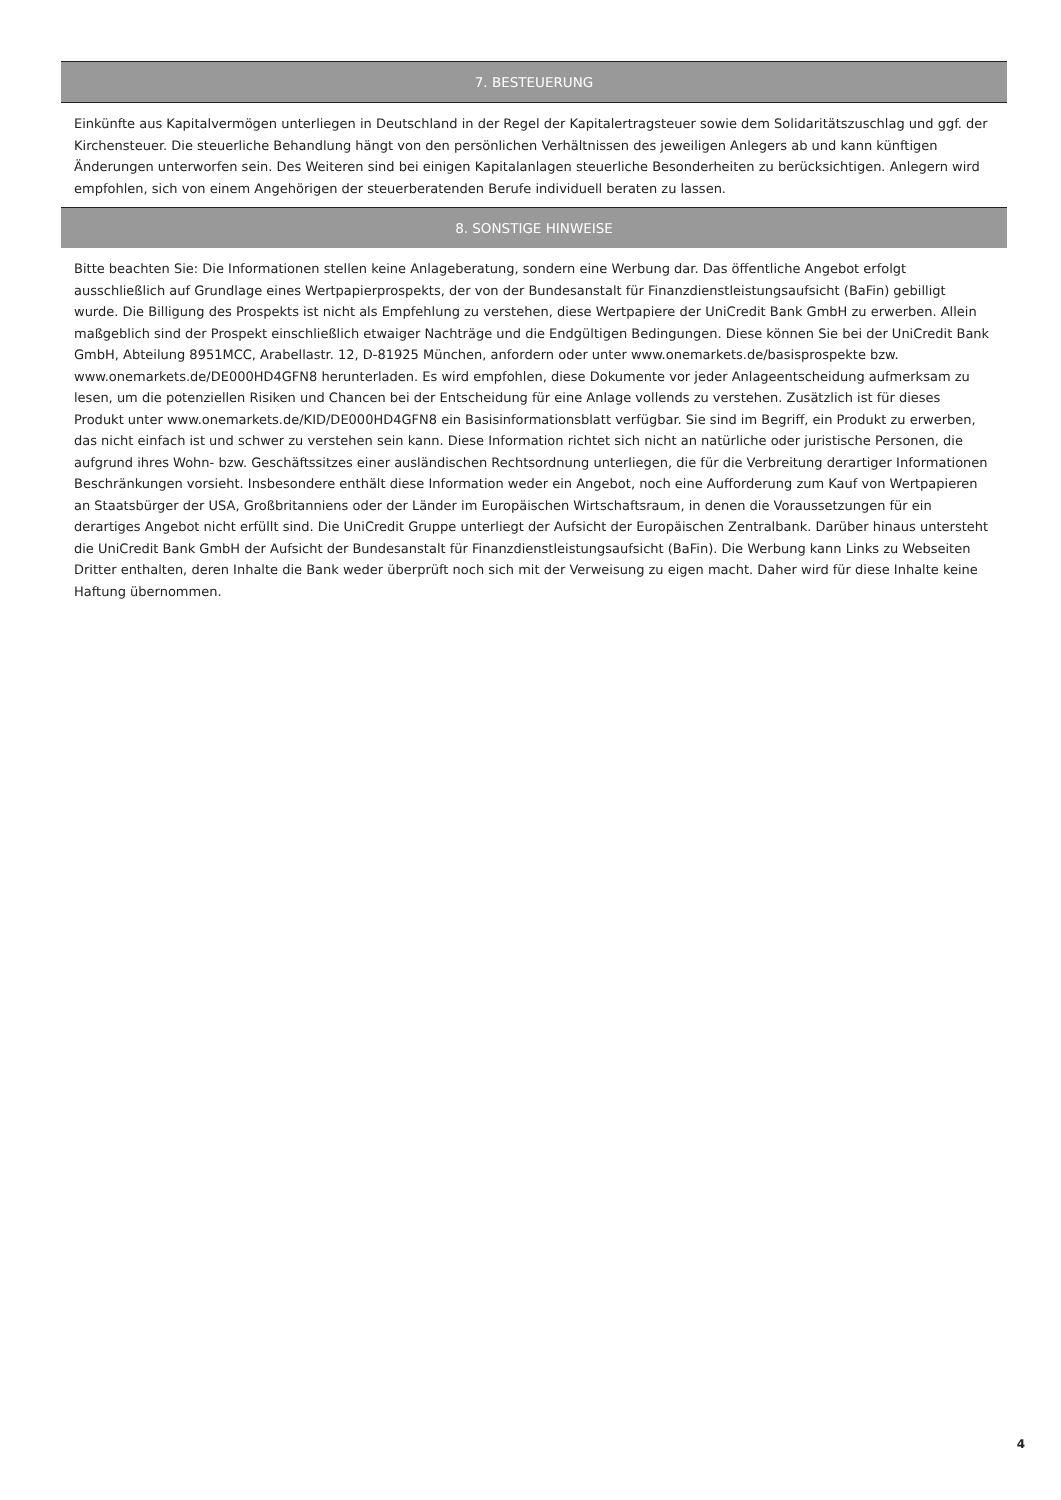7. BESTEUERUNG
Einkünfte aus Kapitalvermögen unterliegen in Deutschland in der Regel der Kapitalertragsteuer sowie dem Solidaritätszuschlag und ggf. der Kirchensteuer. Die steuerliche Behandlung hängt von den persönlichen Verhältnissen des jeweiligen Anlegers ab und kann künftigen Änderungen unterworfen sein. Des Weiteren sind bei einigen Kapitalanlagen steuerliche Besonderheiten zu berücksichtigen. Anlegern wird empfohlen, sich von einem Angehörigen der steuerberatenden Berufe individuell beraten zu lassen.
8. SONSTIGE HINWEISE
Bitte beachten Sie: Die Informationen stellen keine Anlageberatung, sondern eine Werbung dar. Das öffentliche Angebot erfolgt ausschließlich auf Grundlage eines Wertpapierprospekts, der von der Bundesanstalt für Finanzdienstleistungsaufsicht (BaFin) gebilligt wurde. Die Billigung des Prospekts ist nicht als Empfehlung zu verstehen, diese Wertpapiere der UniCredit Bank GmbH zu erwerben. Allein maßgeblich sind der Prospekt einschließlich etwaiger Nachträge und die Endgültigen Bedingungen. Diese können Sie bei der UniCredit Bank GmbH, Abteilung 8951MCC, Arabellastr. 12, D-81925 München, anfordern oder unter www.onemarkets.de/basisprospekte bzw. www.onemarkets.de/DE000HD4GFN8 herunterladen. Es wird empfohlen, diese Dokumente vor jeder Anlageentscheidung aufmerksam zu lesen, um die potenziellen Risiken und Chancen bei der Entscheidung für eine Anlage vollends zu verstehen. Zusätzlich ist für dieses Produkt unter www.onemarkets.de/KID/DE000HD4GFN8 ein Basisinformationsblatt verfügbar. Sie sind im Begriff, ein Produkt zu erwerben, das nicht einfach ist und schwer zu verstehen sein kann. Diese Information richtet sich nicht an natürliche oder juristische Personen, die aufgrund ihres Wohn- bzw. Geschäftssitzes einer ausländischen Rechtsordnung unterliegen, die für die Verbreitung derartiger Informationen Beschränkungen vorsieht. Insbesondere enthält diese Information weder ein Angebot, noch eine Aufforderung zum Kauf von Wertpapieren an Staatsbürger der USA, Großbritanniens oder der Länder im Europäischen Wirtschaftsraum, in denen die Voraussetzungen für ein derartiges Angebot nicht erfüllt sind. Die UniCredit Gruppe unterliegt der Aufsicht der Europäischen Zentralbank. Darüber hinaus untersteht die UniCredit Bank GmbH der Aufsicht der Bundesanstalt für Finanzdienstleistungsaufsicht (BaFin). Die Werbung kann Links zu Webseiten Dritter enthalten, deren Inhalte die Bank weder überprüft noch sich mit der Verweisung zu eigen macht. Daher wird für diese Inhalte keine Haftung übernommen.
4